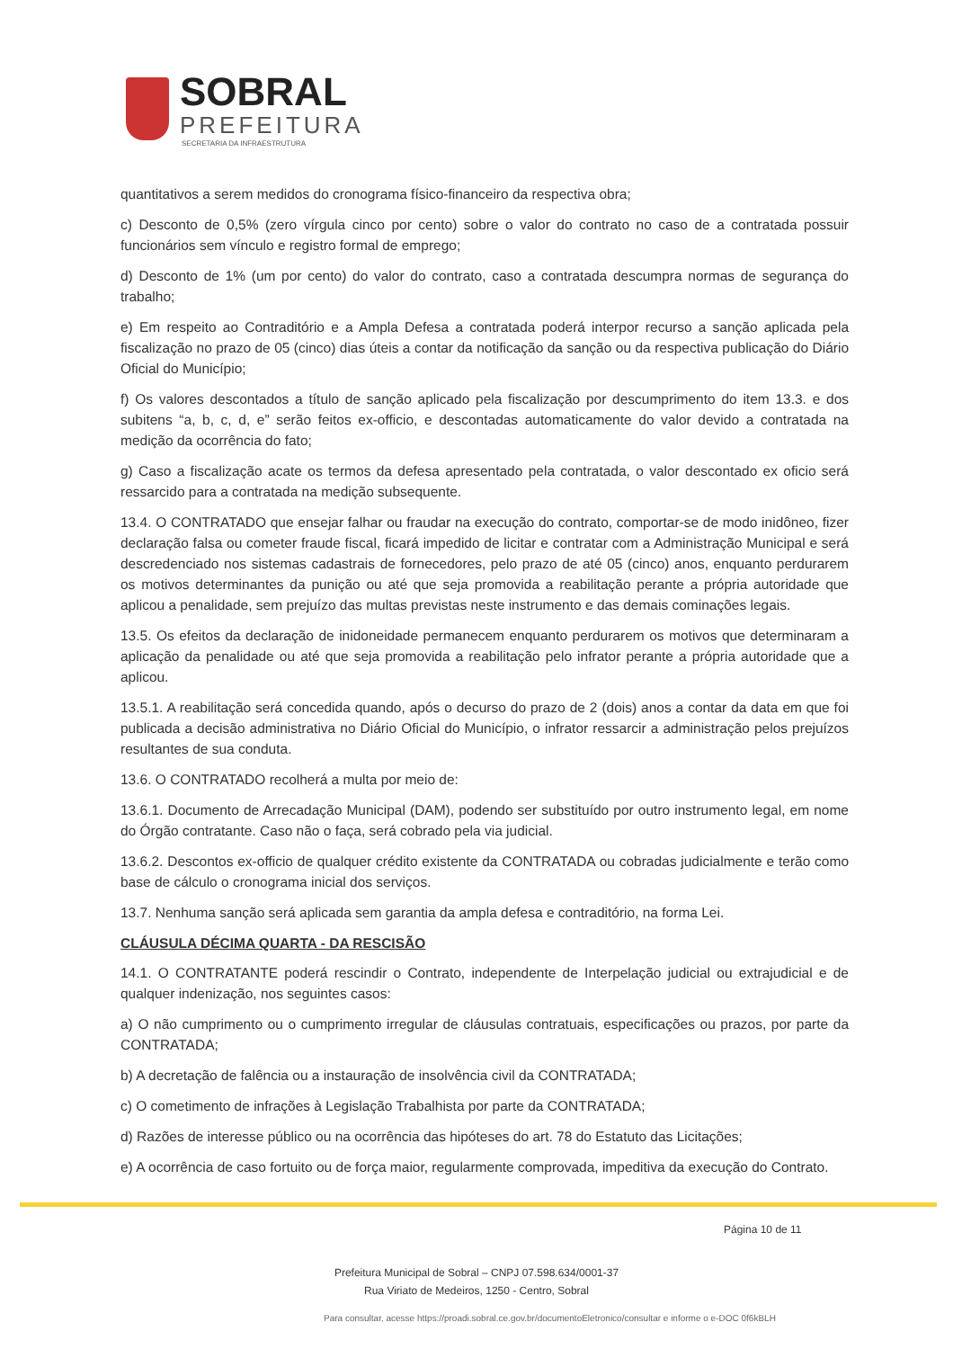SOBRAL
PREFEITURA
SECRETARIA DA INFRAESTRUTURA
quantitativos a serem medidos do cronograma físico-financeiro da respectiva obra;
c) Desconto de 0,5% (zero vírgula cinco por cento) sobre o valor do contrato no caso de a contratada possuir funcionários sem vínculo e registro formal de emprego;
d) Desconto de 1% (um por cento) do valor do contrato, caso a contratada descumpra normas de segurança do trabalho;
e) Em respeito ao Contraditório e a Ampla Defesa a contratada poderá interpor recurso a sanção aplicada pela fiscalização no prazo de 05 (cinco) dias úteis a contar da notificação da sanção ou da respectiva publicação do Diário Oficial do Município;
f) Os valores descontados a título de sanção aplicado pela fiscalização por descumprimento do item 13.3. e dos subitens “a, b, c, d, e” serão feitos ex-officio, e descontadas automaticamente do valor devido a contratada na medição da ocorrência do fato;
g) Caso a fiscalização acate os termos da defesa apresentado pela contratada, o valor descontado ex oficio será ressarcido para a contratada na medição subsequente.
13.4. O CONTRATADO que ensejar falhar ou fraudar na execução do contrato, comportar-se de modo inidôneo, fizer declaração falsa ou cometer fraude fiscal, ficará impedido de licitar e contratar com a Administração Municipal e será descredenciado nos sistemas cadastrais de fornecedores, pelo prazo de até 05 (cinco) anos, enquanto perdurarem os motivos determinantes da punição ou até que seja promovida a reabilitação perante a própria autoridade que aplicou a penalidade, sem prejuízo das multas previstas neste instrumento e das demais cominações legais.
13.5. Os efeitos da declaração de inidoneidade permanecem enquanto perdurarem os motivos que determinaram a aplicação da penalidade ou até que seja promovida a reabilitação pelo infrator perante a própria autoridade que a aplicou.
13.5.1. A reabilitação será concedida quando, após o decurso do prazo de 2 (dois) anos a contar da data em que foi publicada a decisão administrativa no Diário Oficial do Município, o infrator ressarcir a administração pelos prejuízos resultantes de sua conduta.
13.6. O CONTRATADO recolherá a multa por meio de:
13.6.1. Documento de Arrecadação Municipal (DAM), podendo ser substituído por outro instrumento legal, em nome do Órgão contratante. Caso não o faça, será cobrado pela via judicial.
13.6.2. Descontos ex-officio de qualquer crédito existente da CONTRATADA ou cobradas judicialmente e terão como base de cálculo o cronograma inicial dos serviços.
13.7. Nenhuma sanção será aplicada sem garantia da ampla defesa e contraditório, na forma Lei.
CLÁUSULA DÉCIMA QUARTA - DA RESCISÃO
14.1. O CONTRATANTE poderá rescindir o Contrato, independente de Interpelação judicial ou extrajudicial e de qualquer indenização, nos seguintes casos:
a) O não cumprimento ou o cumprimento irregular de cláusulas contratuais, especificações ou prazos, por parte da CONTRATADA;
b) A decretação de falência ou a instauração de insolvência civil da CONTRATADA;
c) O cometimento de infrações à Legislação Trabalhista por parte da CONTRATADA;
d) Razões de interesse público ou na ocorrência das hipóteses do art. 78 do Estatuto das Licitações;
e) A ocorrência de caso fortuito ou de força maior, regularmente comprovada, impeditiva da execução do Contrato.
Página 10 de 11
Prefeitura Municipal de Sobral – CNPJ 07.598.634/0001-37
Rua Viriato de Medeiros, 1250 - Centro, Sobral
Para consultar, acesse https://proadi.sobral.ce.gov.br/documentoEletronico/consultar e informe o e-DOC 0f6kBLH